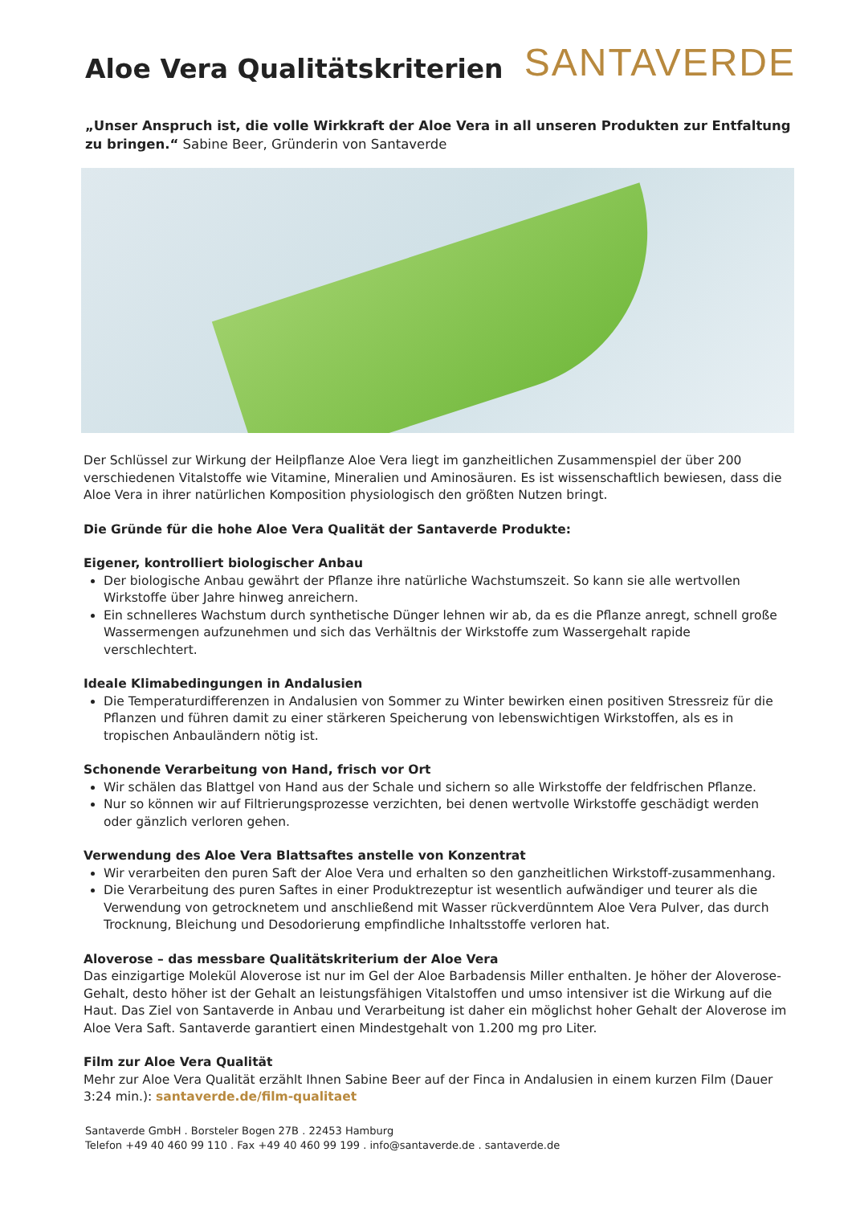Aloe Vera Qualitätskriterien
SANTAVERDE
„Unser Anspruch ist, die volle Wirkkraft der Aloe Vera in all unseren Produkten zur Entfaltung zu bringen.“ Sabine Beer, Gründerin von Santaverde
Der Schlüssel zur Wirkung der Heilpflanze Aloe Vera liegt im ganzheitlichen Zusammenspiel der über 200 verschiedenen Vitalstoffe wie Vitamine, Mineralien und Aminosäuren. Es ist wissenschaftlich bewiesen, dass die Aloe Vera in ihrer natürlichen Komposition physiologisch den größten Nutzen bringt.
Die Gründe für die hohe Aloe Vera Qualität der Santaverde Produkte:
Eigener, kontrolliert biologischer Anbau
Der biologische Anbau gewährt der Pflanze ihre natürliche Wachstumszeit. So kann sie alle wertvollen Wirkstoffe über Jahre hinweg anreichern.
Ein schnelleres Wachstum durch synthetische Dünger lehnen wir ab, da es die Pflanze anregt, schnell große Wassermengen aufzunehmen und sich das Verhältnis der Wirkstoffe zum Wassergehalt rapide verschlechtert.
Ideale Klimabedingungen in Andalusien
Die Temperaturdifferenzen in Andalusien von Sommer zu Winter bewirken einen positiven Stressreiz für die Pflanzen und führen damit zu einer stärkeren Speicherung von lebenswichtigen Wirkstoffen, als es in tropischen Anbauländern nötig ist.
Schonende Verarbeitung von Hand, frisch vor Ort
Wir schälen das Blattgel von Hand aus der Schale und sichern so alle Wirkstoffe der feldfrischen Pflanze.
Nur so können wir auf Filtrierungsprozesse verzichten, bei denen wertvolle Wirkstoffe geschädigt werden oder gänzlich verloren gehen.
Verwendung des Aloe Vera Blattsaftes anstelle von Konzentrat
Wir verarbeiten den puren Saft der Aloe Vera und erhalten so den ganzheitlichen Wirkstoff-zusammenhang.
Die Verarbeitung des puren Saftes in einer Produktrezeptur ist wesentlich aufwändiger und teurer als die Verwendung von getrocknetem und anschließend mit Wasser rückverdünntem Aloe Vera Pulver, das durch Trocknung, Bleichung und Desodorierung empfindliche Inhaltsstoffe verloren hat.
Aloverose – das messbare Qualitätskriterium der Aloe Vera
Das einzigartige Molekül Aloverose ist nur im Gel der Aloe Barbadensis Miller enthalten. Je höher der Aloverose-Gehalt, desto höher ist der Gehalt an leistungsfähigen Vitalstoffen und umso intensiver ist die Wirkung auf die Haut. Das Ziel von Santaverde in Anbau und Verarbeitung ist daher ein möglichst hoher Gehalt der Aloverose im Aloe Vera Saft. Santaverde garantiert einen Mindestgehalt von 1.200 mg pro Liter.
Film zur Aloe Vera Qualität
Mehr zur Aloe Vera Qualität erzählt Ihnen Sabine Beer auf der Finca in Andalusien in einem kurzen Film (Dauer 3:24 min.): santaverde.de/film-qualitaet
Santaverde GmbH . Borsteler Bogen 27B . 22453 Hamburg
Telefon +49 40 460 99 110 . Fax +49 40 460 99 199 . info@santaverde.de . santaverde.de